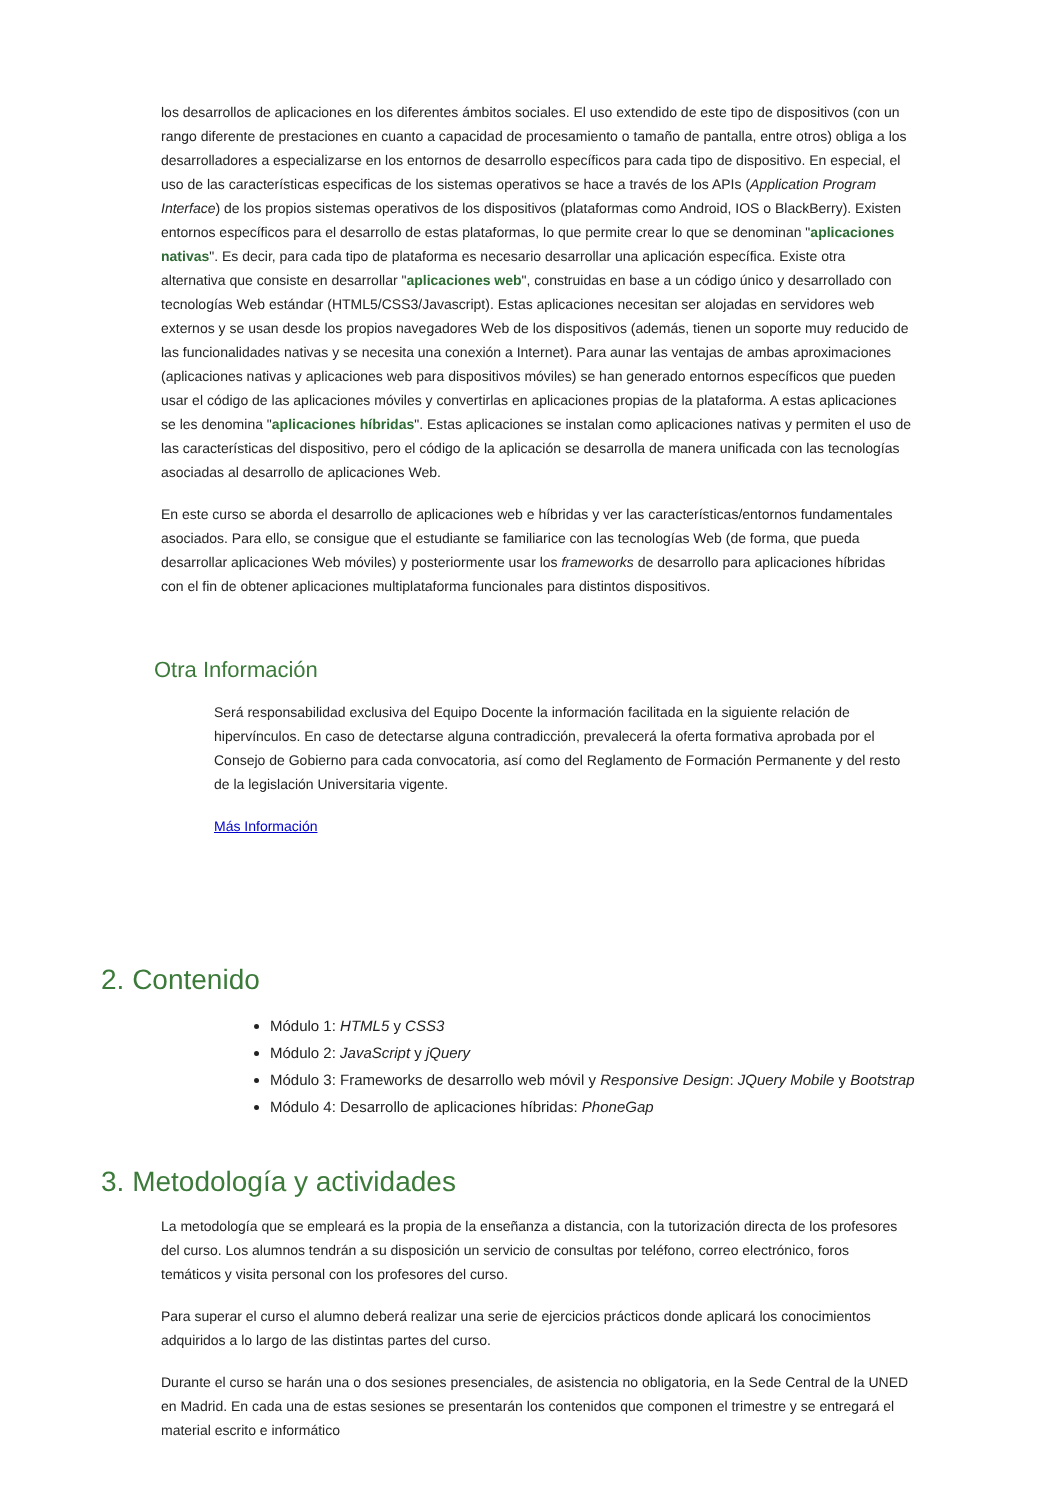los desarrollos de aplicaciones en los diferentes ámbitos sociales. El uso extendido de este tipo de dispositivos (con un rango diferente de prestaciones en cuanto a capacidad de procesamiento o tamaño de pantalla, entre otros) obliga a los desarrolladores a especializarse en los entornos de desarrollo específicos para cada tipo de dispositivo. En especial, el uso de las características especificas de los sistemas operativos se hace a través de los APIs (Application Program Interface) de los propios sistemas operativos de los dispositivos (plataformas como Android, IOS o BlackBerry). Existen entornos específicos para el desarrollo de estas plataformas, lo que permite crear lo que se denominan "aplicaciones nativas". Es decir, para cada tipo de plataforma es necesario desarrollar una aplicación específica. Existe otra alternativa que consiste en desarrollar "aplicaciones web", construidas en base a un código único y desarrollado con tecnologías Web estándar (HTML5/CSS3/Javascript). Estas aplicaciones necesitan ser alojadas en servidores web externos y se usan desde los propios navegadores Web de los dispositivos (además, tienen un soporte muy reducido de las funcionalidades nativas y se necesita una conexión a Internet). Para aunar las ventajas de ambas aproximaciones (aplicaciones nativas y aplicaciones web para dispositivos móviles) se han generado entornos específicos que pueden usar el código de las aplicaciones móviles y convertirlas en aplicaciones propias de la plataforma. A estas aplicaciones se les denomina "aplicaciones híbridas". Estas aplicaciones se instalan como aplicaciones nativas y permiten el uso de las características del dispositivo, pero el código de la aplicación se desarrolla de manera unificada con las tecnologías asociadas al desarrollo de aplicaciones Web.
En este curso se aborda el desarrollo de aplicaciones web e híbridas y ver las características/entornos fundamentales asociados. Para ello, se consigue que el estudiante se familiarice con las tecnologías Web (de forma, que pueda desarrollar aplicaciones Web móviles) y posteriormente usar los frameworks de desarrollo para aplicaciones híbridas con el fin de obtener aplicaciones multiplataforma funcionales para distintos dispositivos.
Otra Información
Será responsabilidad exclusiva del Equipo Docente la información facilitada en la siguiente relación de hipervínculos. En caso de detectarse alguna contradicción, prevalecerá la oferta formativa aprobada por el Consejo de Gobierno para cada convocatoria, así como del Reglamento de Formación Permanente y del resto de la legislación Universitaria vigente.
Más Información
2. Contenido
Módulo 1: HTML5 y CSS3
Módulo 2: JavaScript y jQuery
Módulo 3: Frameworks de desarrollo web móvil y Responsive Design: JQuery Mobile y Bootstrap
Módulo 4: Desarrollo de aplicaciones híbridas: PhoneGap
3. Metodología y actividades
La metodología que se empleará es la propia de la enseñanza a distancia, con la tutorización directa de los profesores del curso. Los alumnos tendrán a su disposición un servicio de consultas por teléfono, correo electrónico, foros temáticos y visita personal con los profesores del curso.
Para superar el curso el alumno deberá realizar una serie de ejercicios prácticos donde aplicará los conocimientos adquiridos a lo largo de las distintas partes del curso.
Durante el curso se harán una o dos sesiones presenciales, de asistencia no obligatoria, en la Sede Central de la UNED en Madrid. En cada una de estas sesiones se presentarán los contenidos que componen el trimestre y se entregará el material escrito e informático